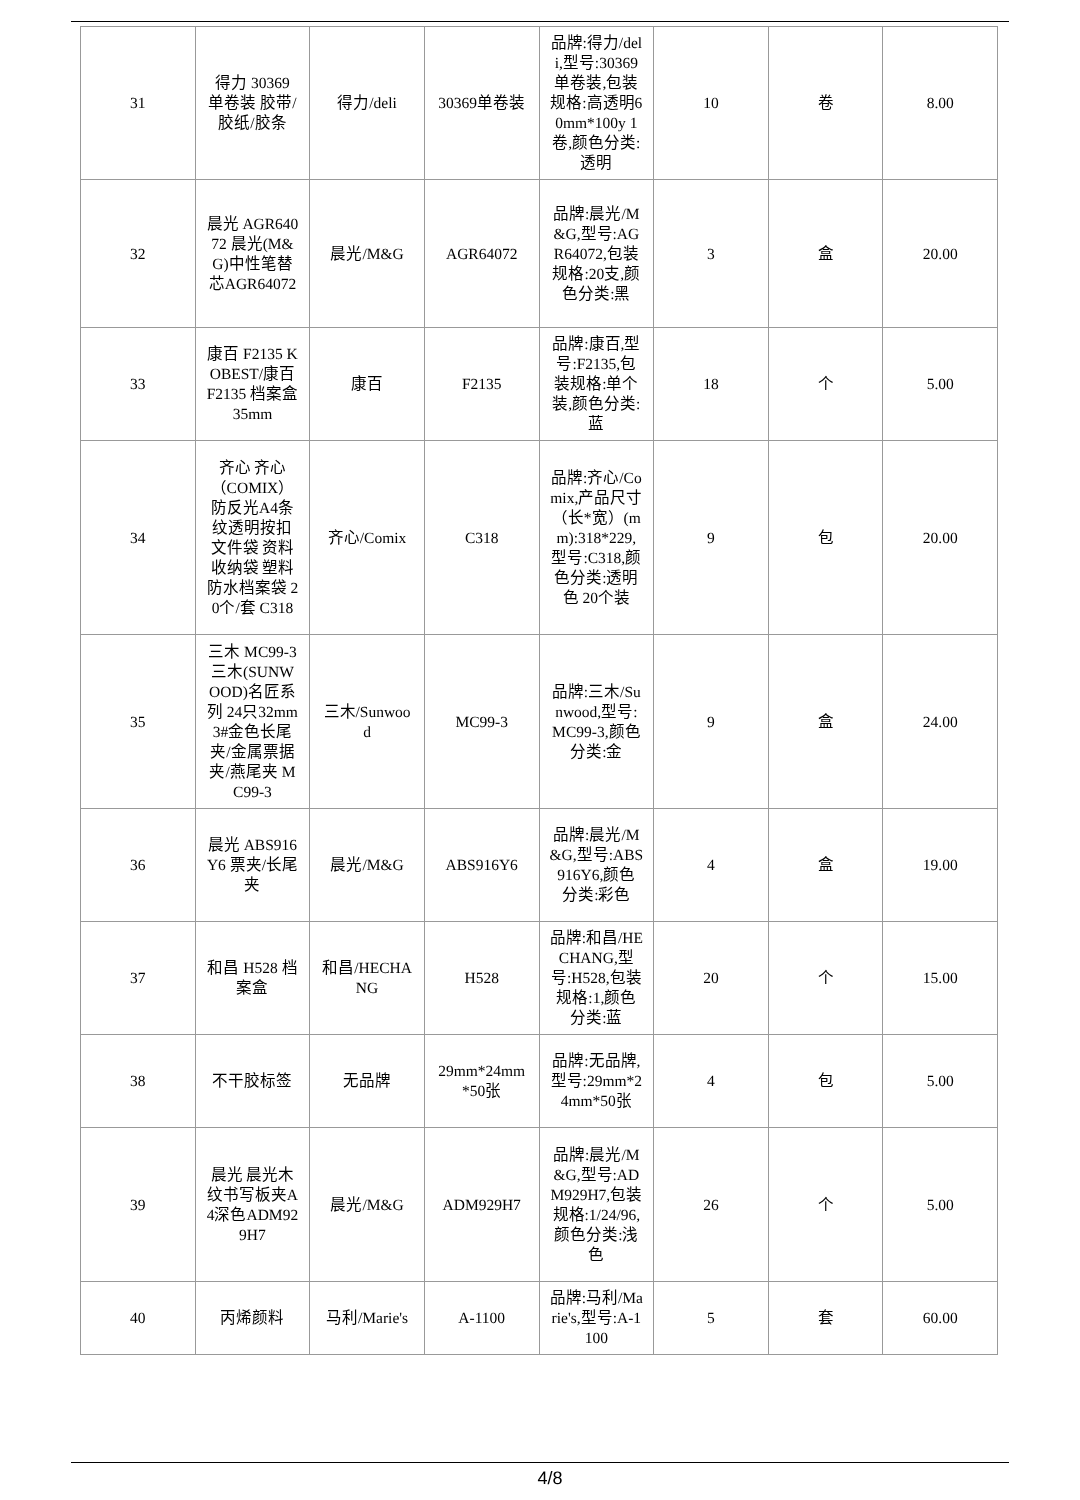| 31 | 得力 30369 单卷装 胶带/胶纸/胶条 | 得力/deli | 30369单卷装 | 品牌:得力/deli,型号:30369单卷装,包装规格:高透明60mm*100y 1卷,颜色分类:透明 | 10 | 卷 | 8.00 |
| 32 | 晨光 AGR64072 晨光(M&G)中性笔替芯AGR64072 | 晨光/M&G | AGR64072 | 品牌:晨光/M&G,型号:AGR64072,包装规格:20支,颜色分类:黑 | 3 | 盒 | 20.00 |
| 33 | 康百 F2135 KOBEST/康百 F2135 档案盒35mm | 康百 | F2135 | 品牌:康百,型号:F2135,包装规格:单个装,颜色分类:蓝 | 18 | 个 | 5.00 |
| 34 | 齐心 齐心（COMIX）防反光A4条纹透明按扣文件袋 资料收纳袋 塑料防水档案袋 20个/套 C318 | 齐心/Comix | C318 | 品牌:齐心/Comix,产品尺寸（长*宽）(mm):318*229,型号:C318,颜色分类:透明色 20个装 | 9 | 包 | 20.00 |
| 35 | 三木 MC99-3 三木(SUNWOOD)名匠系列 24只32mm 3#金色长尾夹/金属票据夹/燕尾夹 MC99-3 | 三木/Sunwood | MC99-3 | 品牌:三木/Sunwood,型号:MC99-3,颜色分类:金 | 9 | 盒 | 24.00 |
| 36 | 晨光 ABS916Y6 票夹/长尾夹 | 晨光/M&G | ABS916Y6 | 品牌:晨光/M&G,型号:ABS916Y6,颜色分类:彩色 | 4 | 盒 | 19.00 |
| 37 | 和昌 H528 档案盒 | 和昌/HECHANG | H528 | 品牌:和昌/HECHANG,型号:H528,包装规格:1,颜色分类:蓝 | 20 | 个 | 15.00 |
| 38 | 不干胶标签 | 无品牌 | 29mm*24mm*50张 | 品牌:无品牌,型号:29mm*24mm*50张 | 4 | 包 | 5.00 |
| 39 | 晨光 晨光木纹书写板夹A4深色ADM929H7 | 晨光/M&G | ADM929H7 | 品牌:晨光/M&G,型号:ADM929H7,包装规格:1/24/96,颜色分类:浅色 | 26 | 个 | 5.00 |
| 40 | 丙烯颜料 | 马利/Marie's | A-1100 | 品牌:马利/Marie's,型号:A-1100 | 5 | 套 | 60.00 |
4/8